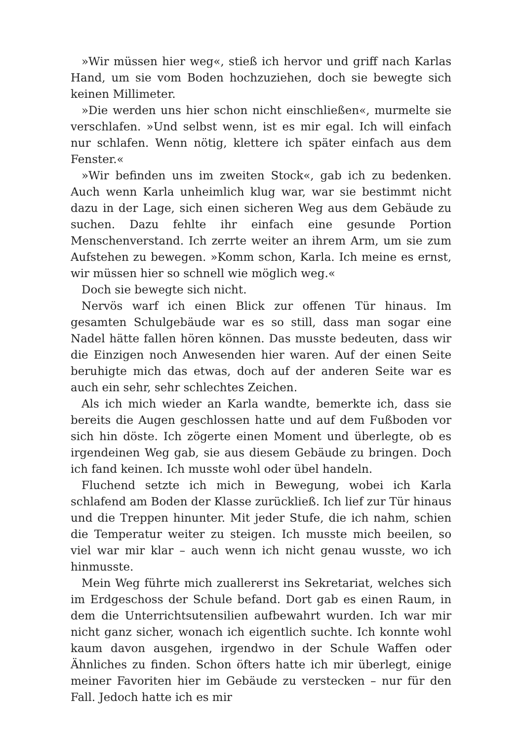»Wir müssen hier weg«, stieß ich hervor und griff nach Karlas Hand, um sie vom Boden hochzuziehen, doch sie bewegte sich keinen Millimeter.
»Die werden uns hier schon nicht einschließen«, murmelte sie verschlafen. »Und selbst wenn, ist es mir egal. Ich will einfach nur schlafen. Wenn nötig, klettere ich später einfach aus dem Fenster.«
»Wir befinden uns im zweiten Stock«, gab ich zu bedenken. Auch wenn Karla unheimlich klug war, war sie bestimmt nicht dazu in der Lage, sich einen sicheren Weg aus dem Gebäude zu suchen. Dazu fehlte ihr einfach eine gesunde Portion Menschenverstand. Ich zerrte weiter an ihrem Arm, um sie zum Aufstehen zu bewegen. »Komm schon, Karla. Ich meine es ernst, wir müssen hier so schnell wie möglich weg.«
Doch sie bewegte sich nicht.
Nervös warf ich einen Blick zur offenen Tür hinaus. Im gesamten Schulgebäude war es so still, dass man sogar eine Nadel hätte fallen hören können. Das musste bedeuten, dass wir die Einzigen noch Anwesenden hier waren. Auf der einen Seite beruhigte mich das etwas, doch auf der anderen Seite war es auch ein sehr, sehr schlechtes Zeichen.
Als ich mich wieder an Karla wandte, bemerkte ich, dass sie bereits die Augen geschlossen hatte und auf dem Fußboden vor sich hin döste. Ich zögerte einen Moment und überlegte, ob es irgendeinen Weg gab, sie aus diesem Gebäude zu bringen. Doch ich fand keinen. Ich musste wohl oder übel handeln.
Fluchend setzte ich mich in Bewegung, wobei ich Karla schlafend am Boden der Klasse zurückließ. Ich lief zur Tür hinaus und die Treppen hinunter. Mit jeder Stufe, die ich nahm, schien die Temperatur weiter zu steigen. Ich musste mich beeilen, so viel war mir klar – auch wenn ich nicht genau wusste, wo ich hinmusste.
Mein Weg führte mich zuallererst ins Sekretariat, welches sich im Erdgeschoss der Schule befand. Dort gab es einen Raum, in dem die Unterrichtsutensilien aufbewahrt wurden. Ich war mir nicht ganz sicher, wonach ich eigentlich suchte. Ich konnte wohl kaum davon ausgehen, irgendwo in der Schule Waffen oder Ähnliches zu finden. Schon öfters hatte ich mir überlegt, einige meiner Favoriten hier im Gebäude zu verstecken – nur für den Fall. Jedoch hatte ich es mir